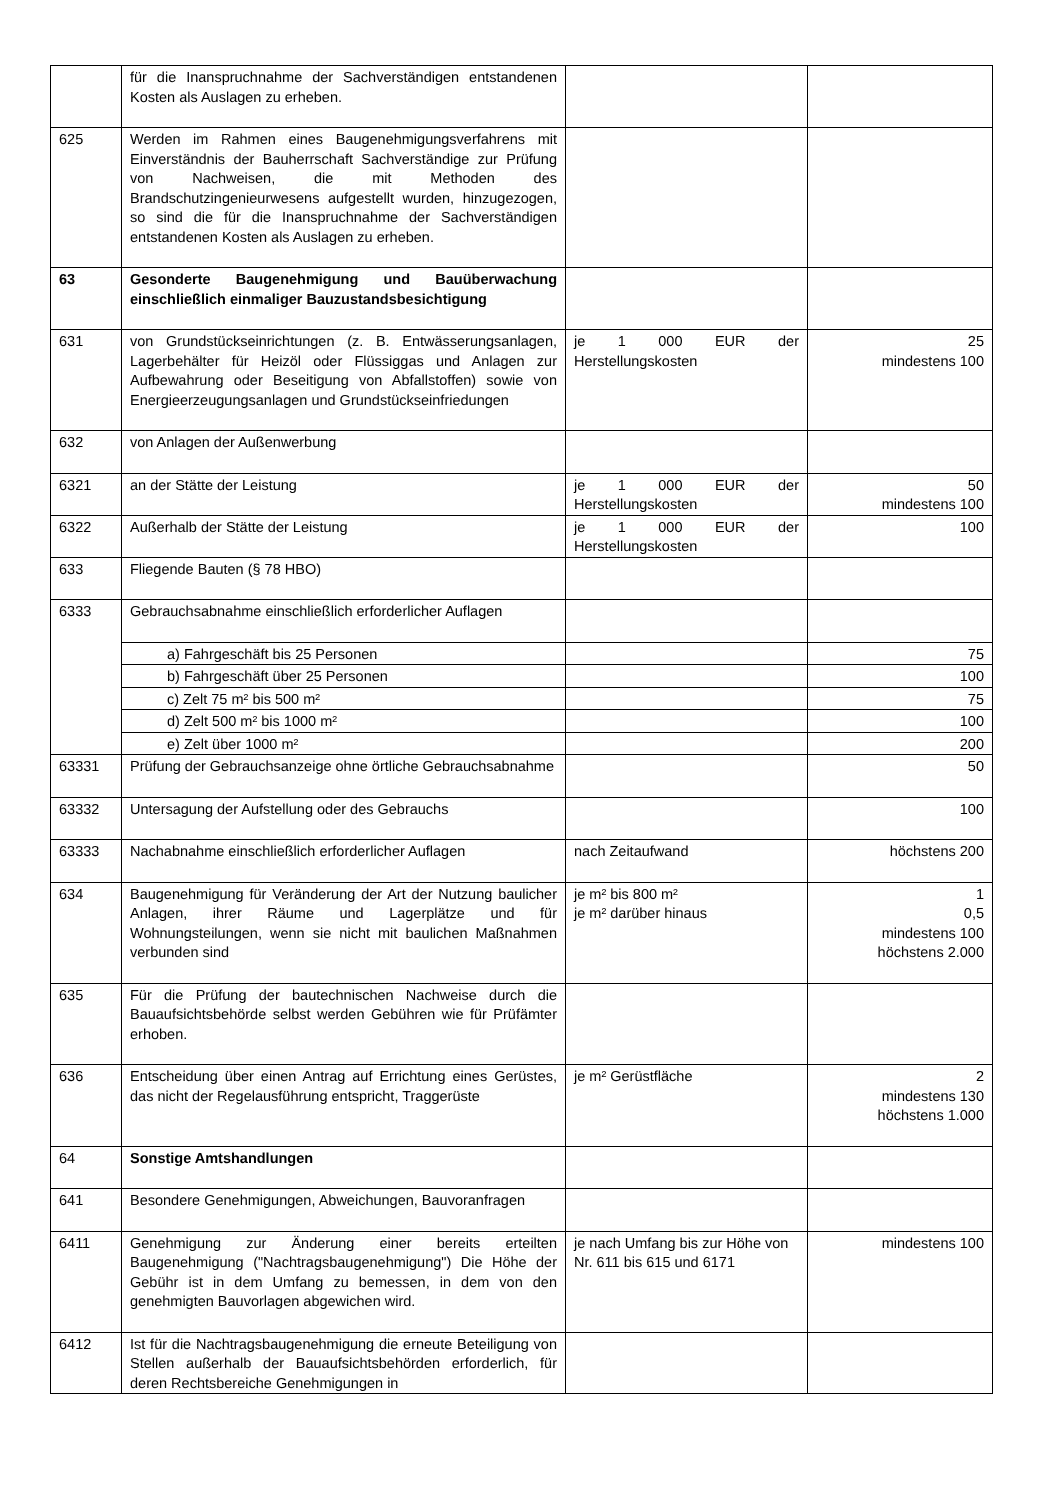| | für die Inanspruchnahme der Sachverständigen entstandenen Kosten als Auslagen zu erheben. | | |
| 625 | Werden im Rahmen eines Baugenehmigungsverfahrens mit Einverständnis der Bauherrschaft Sachverständige zur Prüfung von Nachweisen, die mit Methoden des Brandschutzingenieurwesens aufgestellt wurden, hinzugezogen, so sind die für die Inanspruchnahme der Sachverständigen entstandenen Kosten als Auslagen zu erheben. | | |
| 63 | Gesonderte Baugenehmigung und Bauüberwachung einschließlich einmaliger Bauzustandsbesichtigung | | |
| 631 | von Grundstückseinrichtungen (z. B. Entwässerungsanlagen, Lagerbehälter für Heizöl oder Flüssiggas und Anlagen zur Aufbewahrung oder Beseitigung von Abfallstoffen) sowie von Energieerzeugungsanlagen und Grundstückseinfriedungen | je 1 000 EUR der Herstellungskosten | 25 mindestens 100 |
| 632 | von Anlagen der Außenwerbung | | |
| 6321 | an der Stätte der Leistung | je 1 000 EUR der Herstellungskosten | 50 mindestens 100 |
| 6322 | Außerhalb der Stätte der Leistung | je 1 000 EUR der Herstellungskosten | 100 |
| 633 | Fliegende Bauten (§ 78 HBO) | | |
| 6333 | Gebrauchsabnahme einschließlich erforderlicher Auflagen | | |
| | a) Fahrgeschäft bis 25 Personen | | 75 |
| | b) Fahrgeschäft über 25 Personen | | 100 |
| | c) Zelt 75 m² bis 500 m² | | 75 |
| | d) Zelt 500 m² bis 1000 m² | | 100 |
| | e) Zelt über 1000 m² | | 200 |
| 63331 | Prüfung der Gebrauchsanzeige ohne örtliche Gebrauchsabnahme | | 50 |
| 63332 | Untersagung der Aufstellung oder des Gebrauchs | | 100 |
| 63333 | Nachabnahme einschließlich erforderlicher Auflagen | nach Zeitaufwand | höchstens 200 |
| 634 | Baugenehmigung für Veränderung der Art der Nutzung baulicher Anlagen, ihrer Räume und Lagerplätze und für Wohnungsteilungen, wenn sie nicht mit baulichen Maßnahmen verbunden sind | je m² bis 800 m² je m² darüber hinaus | 1 0,5 mindestens 100 höchstens 2.000 |
| 635 | Für die Prüfung der bautechnischen Nachweise durch die Bauaufsichtsbehörde selbst werden Gebühren wie für Prüfämter erhoben. | | |
| 636 | Entscheidung über einen Antrag auf Errichtung eines Gerüstes, das nicht der Regelausführung entspricht, Traggerüste | je m² Gerüstfläche | 2 mindestens 130 höchstens 1.000 |
| 64 | Sonstige Amtshandlungen | | |
| 641 | Besondere Genehmigungen, Abweichungen, Bauvoranfragen | | |
| 6411 | Genehmigung zur Änderung einer bereits erteilten Baugenehmigung ("Nachtragsbaugenehmigung") Die Höhe der Gebühr ist in dem Umfang zu bemessen, in dem von den genehmigten Bauvorlagen abgewichen wird. | je nach Umfang bis zur Höhe von Nr. 611 bis 615 und 6171 | mindestens 100 |
| 6412 | Ist für die Nachtragsbaugenehmigung die erneute Beteiligung von Stellen außerhalb der Bauaufsichtsbehörden erforderlich, für deren Rechtsbereiche Genehmigungen in | | |